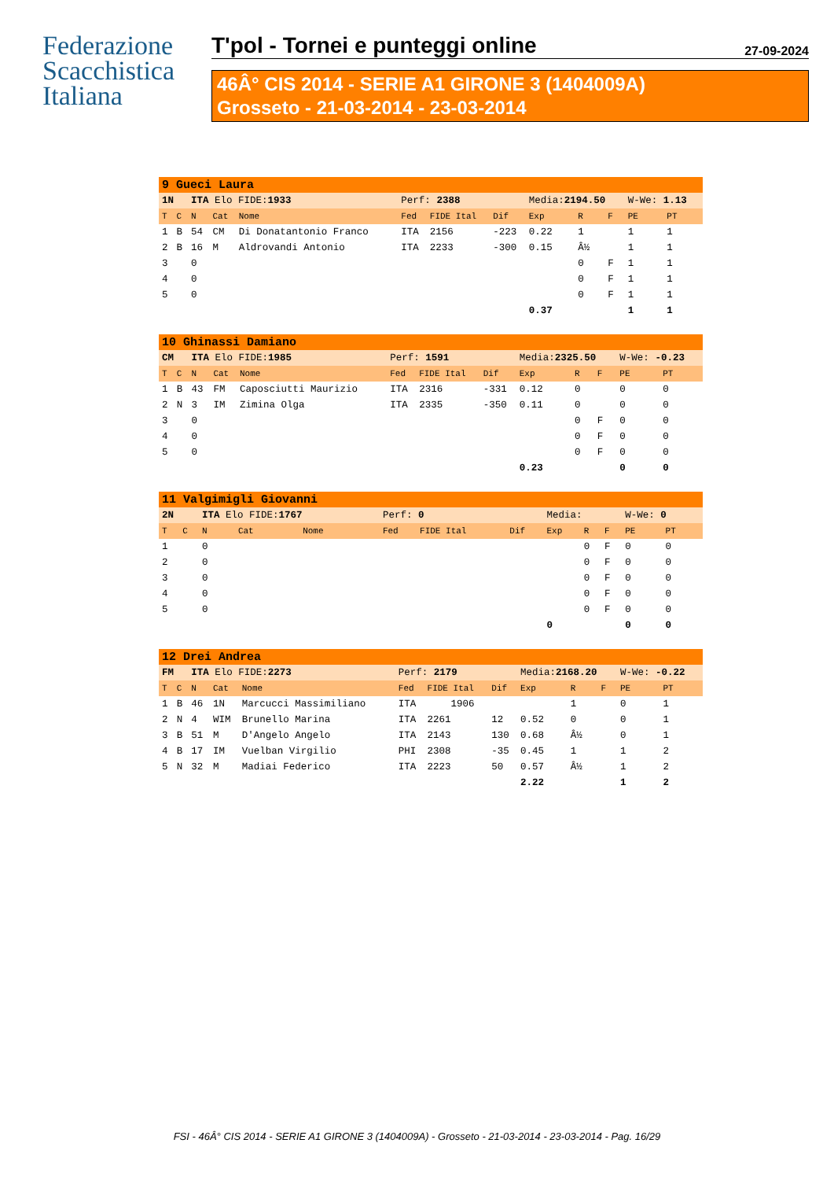Federazione
Scacchistica
Italiana
T'pol - Tornei e punteggi online 27-09-2024
46Â° CIS 2014 - SERIE A1 GIRONE 3 (1404009A)
Grosseto - 21-03-2014 - 23-03-2014
| 9 Gueci Laura | | | | | | | | | | | | |
| 1N | | ITA Elo FIDE: 1933 | | | Perf: 2388 | | | Media: 2194.50 | | | W-We: 1.13 | |
| T | C | N | Cat | Nome | Fed | FIDE Ital | Dif | Exp | R | F | PE | PT |
| 1 | B | 54 | CM | Di Donatantonio Franco | ITA | 2156 | -223 | 0.22 | 1 | | 1 | 1 |
| 2 | B | 16 | M | Aldrovandi Antonio | ITA | 2233 | -300 | 0.15 | Â½ | | 1 | 1 |
| 3 | | 0 | | | | | | | 0 | F | 1 | 1 |
| 4 | | 0 | | | | | | | 0 | F | 1 | 1 |
| 5 | | 0 | | | | | | | 0 | F | 1 | 1 |
| | | | | | | | | 0.37 | | | 1 | 1 |
| 10 Ghinassi Damiano | | | | | | | | | | | | |
| CM | | ITA Elo FIDE: 1985 | | | Perf: 1591 | | | Media: 2325.50 | | | W-We: -0.23 | |
| T | C | N | Cat | Nome | Fed | FIDE Ital | Dif | Exp | R | F | PE | PT |
| 1 | B | 43 | FM | Caposciutti Maurizio | ITA | 2316 | -331 | 0.12 | 0 | | 0 | 0 |
| 2 | N | 3 | IM | Zimina Olga | ITA | 2335 | -350 | 0.11 | 0 | | 0 | 0 |
| 3 | | 0 | | | | | | | 0 | F | 0 | 0 |
| 4 | | 0 | | | | | | | 0 | F | 0 | 0 |
| 5 | | 0 | | | | | | | 0 | F | 0 | 0 |
| | | | | | | | | 0.23 | | | 0 | 0 |
| 11 Valgimigli Giovanni | | | | | | | | | | | | |
| 2N | | ITA Elo FIDE: 1767 | | | Perf: 0 | | | Media: | | | W-We: 0 | |
| T | C | N | Cat | Nome | Fed | FIDE Ital | Dif | Exp | R | F | PE | PT |
| 1 | | 0 | | | | | | | 0 | F | 0 | 0 |
| 2 | | 0 | | | | | | | 0 | F | 0 | 0 |
| 3 | | 0 | | | | | | | 0 | F | 0 | 0 |
| 4 | | 0 | | | | | | | 0 | F | 0 | 0 |
| 5 | | 0 | | | | | | | 0 | F | 0 | 0 |
| | | | | | | | | 0 | | | 0 | 0 |
| 12 Drei Andrea | | | | | | | | | | | | |
| FM | | ITA Elo FIDE: 2273 | | | Perf: 2179 | | | Media: 2168.20 | | | W-We: -0.22 | |
| T | C | N | Cat | Nome | Fed | FIDE Ital | Dif | Exp | R | F | PE | PT |
| 1 | B | 46 | 1N | Marcucci Massimiliano | ITA | 1906 | | | 1 | | 0 | 1 |
| 2 | N | 4 | WIM | Brunello Marina | ITA | 2261 | 12 | 0.52 | 0 | | 0 | 1 |
| 3 | B | 51 | M | D'Angelo Angelo | ITA | 2143 | 130 | 0.68 | Â½ | | 0 | 1 |
| 4 | B | 17 | IM | Vuelban Virgilio | PHI | 2308 | -35 | 0.45 | 1 | | 1 | 2 |
| 5 | N | 32 | M | Madiai Federico | ITA | 2223 | 50 | 0.57 | Â½ | | 1 | 2 |
| | | | | | | | | 2.22 | | | 1 | 2 |
FSI - 46Â° CIS 2014 - SERIE A1 GIRONE 3 (1404009A) - Grosseto - 21-03-2014 - 23-03-2014 - Pag. 16/29